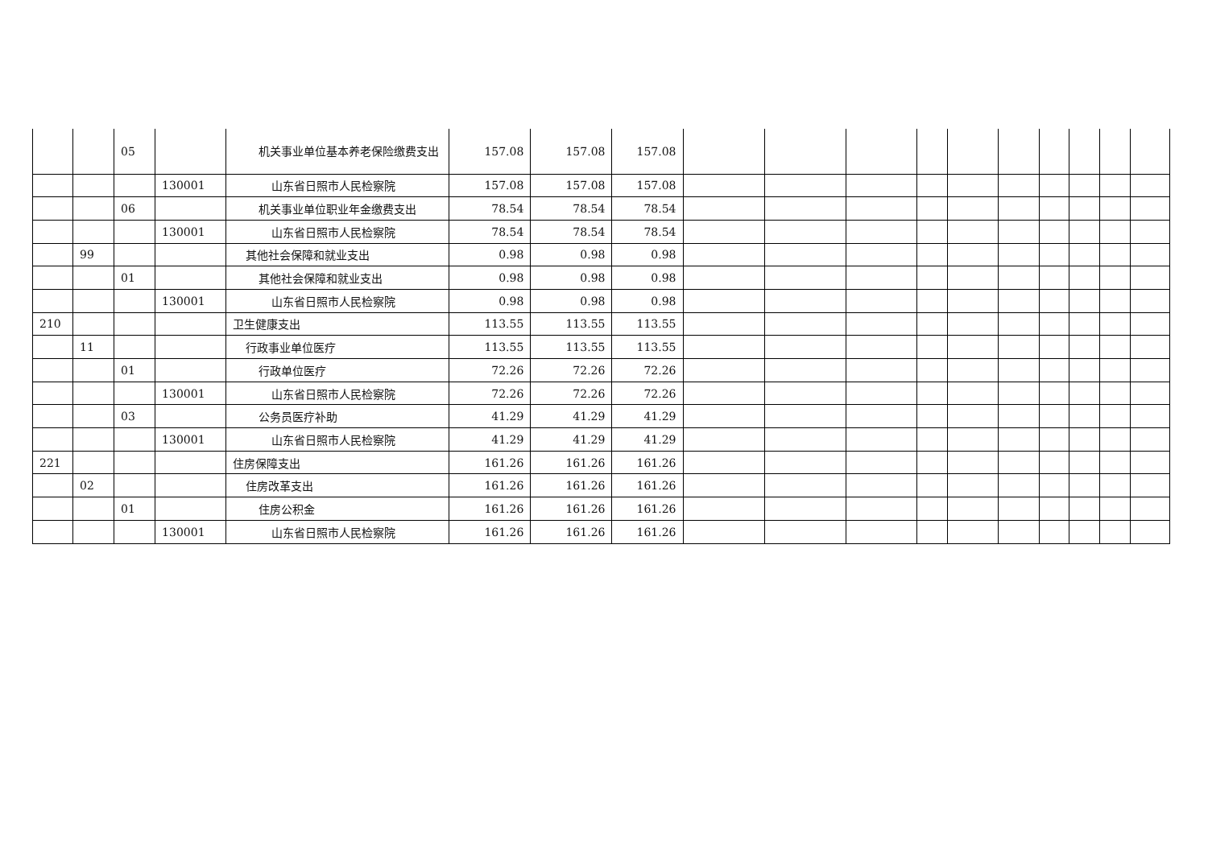| | | 05 | | 机关事业单位基本养老保险缴费 支出 | 157.08 | 157.08 | 157.08 | | | | | | | | | | |
| | | | 130001 | 山东省日照市人民检察院 | 157.08 | 157.08 | 157.08 | | | | | | | | | | |
| | | 06 | | 机关事业单位职业年金缴费支出 | 78.54 | 78.54 | 78.54 | | | | | | | | | | |
| | | | 130001 | 山东省日照市人民检察院 | 78.54 | 78.54 | 78.54 | | | | | | | | | | |
| | 99 | | | 其他社会保障和就业支出 | 0.98 | 0.98 | 0.98 | | | | | | | | | | |
| | | 01 | | 其他社会保障和就业支出 | 0.98 | 0.98 | 0.98 | | | | | | | | | | |
| | | | 130001 | 山东省日照市人民检察院 | 0.98 | 0.98 | 0.98 | | | | | | | | | | |
| 210 | | | | 卫生健康支出 | 113.55 | 113.55 | 113.55 | | | | | | | | | | |
| | 11 | | | 行政事业单位医疗 | 113.55 | 113.55 | 113.55 | | | | | | | | | | |
| | | 01 | | 行政单位医疗 | 72.26 | 72.26 | 72.26 | | | | | | | | | | |
| | | | 130001 | 山东省日照市人民检察院 | 72.26 | 72.26 | 72.26 | | | | | | | | | | |
| | | 03 | | 公务员医疗补助 | 41.29 | 41.29 | 41.29 | | | | | | | | | | |
| | | | 130001 | 山东省日照市人民检察院 | 41.29 | 41.29 | 41.29 | | | | | | | | | | |
| 221 | | | | 住房保障支出 | 161.26 | 161.26 | 161.26 | | | | | | | | | | |
| | 02 | | | 住房改革支出 | 161.26 | 161.26 | 161.26 | | | | | | | | | | |
| | | 01 | | 住房公积金 | 161.26 | 161.26 | 161.26 | | | | | | | | | | |
| | | | 130001 | 山东省日照市人民检察院 | 161.26 | 161.26 | 161.26 | | | | | | | | | | |